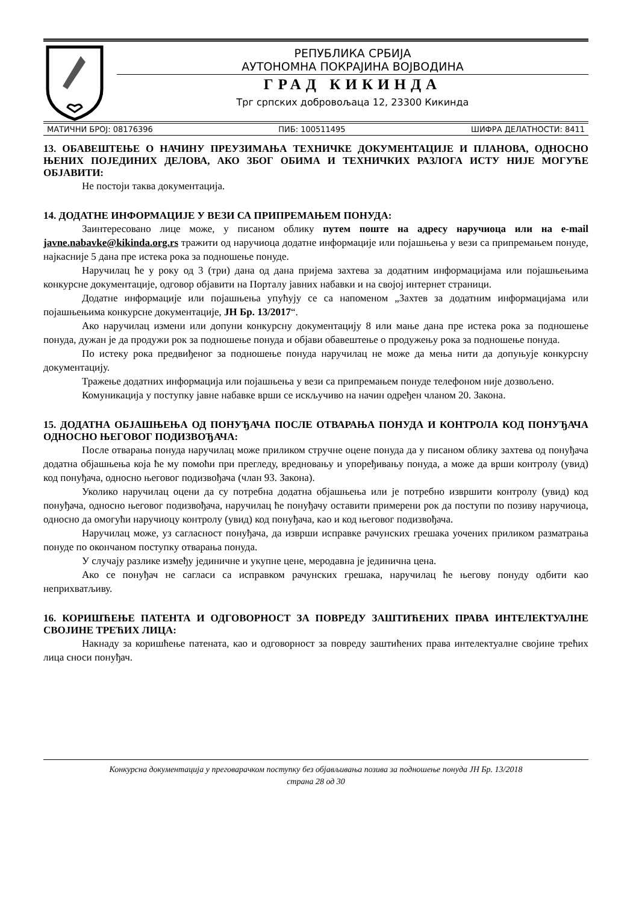РЕПУБЛИКА СРБИЈА
АУТОНОМНА ПОКРАЈИНА ВОЈВОДИНА
ГРАД КИКИНДА
Трг српских добровољаца 12, 23300 Кикинда
МАТИЧНИ БРОЈ: 08176396 ПИБ: 100511495 ШИФРА ДЕЛАТНОСТИ: 8411
13. ОБАВЕШТЕЊЕ О НАЧИНУ ПРЕУЗИМАЊА ТЕХНИЧКЕ ДОКУМЕНТАЦИЈЕ И ПЛАНОВА, ОДНОСНО ЊЕНИХ ПОЈЕДИНИХ ДЕЛОВА, АКО ЗБОГ ОБИМА И ТЕХНИЧКИХ РАЗЛОГА ИСТУ НИЈЕ МОГУЋЕ ОБЈАВИТИ:
Не постоји таква документација.
14. ДОДАТНЕ ИНФОРМАЦИЈЕ У ВЕЗИ СА ПРИПРЕМАЊЕМ ПОНУДА:
Заинтересовано лице може, у писаном облику путем поште на адресу наручиоца или на e-mail javne.nabavke@kikinda.org.rs тражити од наручиоца додатне информације или појашњења у вези са припремањем понуде, најкасније 5 дана пре истека рока за подношење понуде.
Наручилац ће у року од 3 (три) дана од дана пријема захтева за додатним информацијама или појашњењима конкурсне документације, одговор објавити на Порталу јавних набавки и на својој интернет страници.
Додатне информације или појашњења упућују се са напоменом „Захтев за додатним информацијама или појашњењима конкурсне документације, ЈН Бр. 13/2017“.
Ако наручилац измени или допуни конкурсну документацију 8 или мање дана пре истека рока за подношење понуда, дужан је да продужи рок за подношење понуда и објави обавештење о продужењу рока за подношење понуда.
По истеку рока предвиђеног за подношење понуда наручилац не може да мења нити да допуњује конкурсну документацију.
Тражење додатних информација или појашњења у вези са припремањем понуде телефоном није дозвољено.
Комуникација у поступку јавне набавке врши се искључиво на начин одређен чланом 20. Закона.
15. ДОДАТНА ОБЈАШЊЕЊА ОД ПОНУЂАЧА ПОСЛЕ ОТВАРАЊА ПОНУДА И КОНТРОЛА КОД ПОНУЂАЧА ОДНОСНО ЊЕГОВОГ ПОДИЗВОЂАЧА:
После отварања понуда наручилац може приликом стручне оцене понуда да у писаном облику захтева од понуђача додатна објашњења која ће му помоћи при прегледу, вредновању и упоређивању понуда, а може да врши контролу (увид) код понуђача, односно његовог подизвођача (члан 93. Закона).
Уколико наручилац оцени да су потребна додатна објашњења или је потребно извршити контролу (увид) код понуђача, односно његовог подизвођача, наручилац ће понуђачу оставити примерени рок да поступи по позиву наручиоца, односно да омогући наручиоцу контролу (увид) код понуђача, као и код његовог подизвођача.
Наручилац може, уз сагласност понуђача, да изврши исправке рачунских грешака уочених приликом разматрања понуде по окончаном поступку отварања понуда.
У случају разлике између јединичне и укупне цене, меродавна је јединична цена.
Ако се понуђач не сагласи са исправком рачунских грешака, наручилац ће његову понуду одбити као неприхватљиву.
16. КОРИШЋЕЊЕ ПАТЕНТА И ОДГОВОРНОСТ ЗА ПОВРЕДУ ЗАШТИЋЕНИХ ПРАВА ИНТЕЛЕКТУАЛНЕ СВОЈИНЕ ТРЕЋИХ ЛИЦА:
Накнаду за коришћење патената, као и одговорност за повреду заштићених права интелектуалне својине трећих лица сноси понуђач.
Конкурсна документација у преговарачком поступку без објављивања позива за подношење понуда ЈН Бр. 13/2018
страна 28 од 30